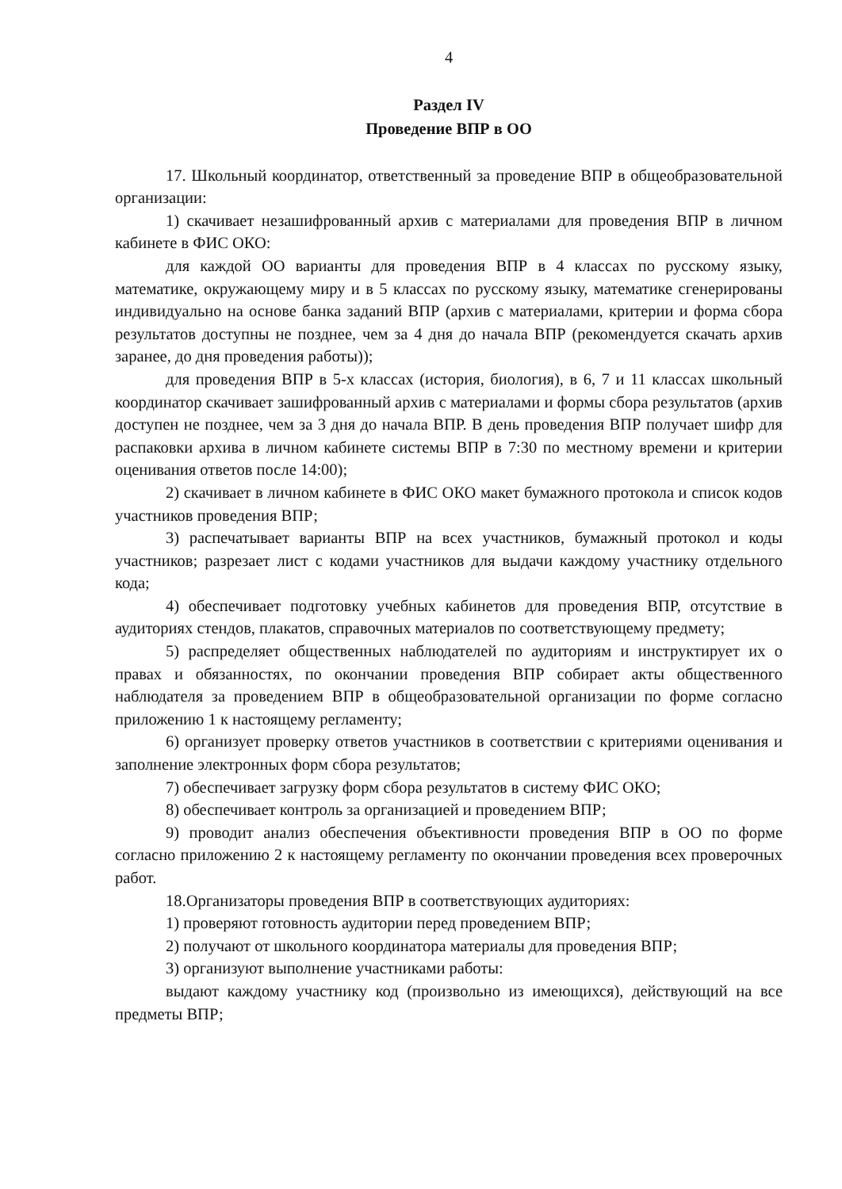4
Раздел IV
Проведение ВПР в ОО
17. Школьный координатор, ответственный за проведение ВПР в общеобразовательной организации:
1) скачивает незашифрованный архив с материалами для проведения ВПР в личном кабинете в ФИС ОКО:
для каждой ОО варианты для проведения ВПР в 4 классах по русскому языку, математике, окружающему миру и в 5 классах по русскому языку, математике сгенерированы индивидуально на основе банка заданий ВПР (архив с материалами, критерии и форма сбора результатов доступны не позднее, чем за 4 дня до начала ВПР (рекомендуется скачать архив заранее, до дня проведения работы));
для проведения ВПР в 5-х классах (история, биология), в 6, 7 и 11 классах школьный координатор скачивает зашифрованный архив с материалами и формы сбора результатов (архив доступен не позднее, чем за 3 дня до начала ВПР. В день проведения ВПР получает шифр для распаковки архива в личном кабинете системы ВПР в 7:30 по местному времени и критерии оценивания ответов после 14:00);
2) скачивает в личном кабинете в ФИС ОКО макет бумажного протокола и список кодов участников проведения ВПР;
3) распечатывает варианты ВПР на всех участников, бумажный протокол и коды участников; разрезает лист с кодами участников для выдачи каждому участнику отдельного кода;
4) обеспечивает подготовку учебных кабинетов для проведения ВПР, отсутствие в аудиториях стендов, плакатов, справочных материалов по соответствующему предмету;
5) распределяет общественных наблюдателей по аудиториям и инструктирует их о правах и обязанностях, по окончании проведения ВПР собирает акты общественного наблюдателя за проведением ВПР в общеобразовательной организации по форме согласно приложению 1 к настоящему регламенту;
6) организует проверку ответов участников в соответствии с критериями оценивания и заполнение электронных форм сбора результатов;
7) обеспечивает загрузку форм сбора результатов в систему ФИС ОКО;
8) обеспечивает контроль за организацией и проведением ВПР;
9) проводит анализ обеспечения объективности проведения ВПР в ОО по форме согласно приложению 2 к настоящему регламенту по окончании проведения всех проверочных работ.
18.Организаторы проведения ВПР в соответствующих аудиториях:
1) проверяют готовность аудитории перед проведением ВПР;
2) получают от школьного координатора материалы для проведения ВПР;
3) организуют выполнение участниками работы:
выдают каждому участнику код (произвольно из имеющихся), действующий на все предметы ВПР;